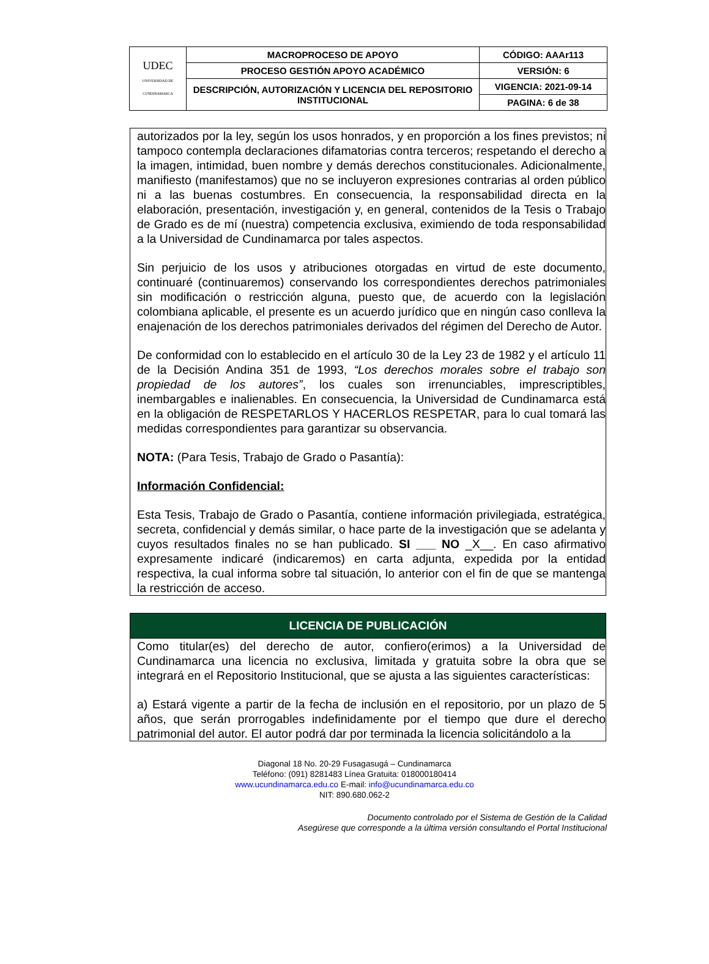| UDEC UNIVERSIDAD DE CUNDINAMARCA | MACROPROCESO DE APOYO | CÓDIGO: AAAr113 |
| | PROCESO GESTIÓN APOYO ACADÉMICO | VERSIÓN: 6 |
| | DESCRIPCIÓN, AUTORIZACIÓN Y LICENCIA DEL REPOSITORIO INSTITUCIONAL | VIGENCIA: 2021-09-14 |
| | | PAGINA: 6 de 38 |
autorizados por la ley, según los usos honrados, y en proporción a los fines previstos; ni tampoco contempla declaraciones difamatorias contra terceros; respetando el derecho a la imagen, intimidad, buen nombre y demás derechos constitucionales. Adicionalmente, manifiesto (manifestamos) que no se incluyeron expresiones contrarias al orden público ni a las buenas costumbres. En consecuencia, la responsabilidad directa en la elaboración, presentación, investigación y, en general, contenidos de la Tesis o Trabajo de Grado es de mí (nuestra) competencia exclusiva, eximiendo de toda responsabilidad a la Universidad de Cundinamarca por tales aspectos.
Sin perjuicio de los usos y atribuciones otorgadas en virtud de este documento, continuaré (continuaremos) conservando los correspondientes derechos patrimoniales sin modificación o restricción alguna, puesto que, de acuerdo con la legislación colombiana aplicable, el presente es un acuerdo jurídico que en ningún caso conlleva la enajenación de los derechos patrimoniales derivados del régimen del Derecho de Autor.
De conformidad con lo establecido en el artículo 30 de la Ley 23 de 1982 y el artículo 11 de la Decisión Andina 351 de 1993, “Los derechos morales sobre el trabajo son propiedad de los autores”, los cuales son irrenunciables, imprescriptibles, inembargables e inalienables. En consecuencia, la Universidad de Cundinamarca está en la obligación de RESPETARLOS Y HACERLOS RESPETAR, para lo cual tomará las medidas correspondientes para garantizar su observancia.
NOTA: (Para Tesis, Trabajo de Grado o Pasantía):
Información Confidencial:
Esta Tesis, Trabajo de Grado o Pasantía, contiene información privilegiada, estratégica, secreta, confidencial y demás similar, o hace parte de la investigación que se adelanta y cuyos resultados finales no se han publicado. SI ___ NO _X__. En caso afirmativo expresamente indicaré (indicaremos) en carta adjunta, expedida por la entidad respectiva, la cual informa sobre tal situación, lo anterior con el fin de que se mantenga la restricción de acceso.
LICENCIA DE PUBLICACIÓN
Como titular(es) del derecho de autor, confiero(erimos) a la Universidad de Cundinamarca una licencia no exclusiva, limitada y gratuita sobre la obra que se integrará en el Repositorio Institucional, que se ajusta a las siguientes características:
a) Estará vigente a partir de la fecha de inclusión en el repositorio, por un plazo de 5 años, que serán prorrogables indefinidamente por el tiempo que dure el derecho patrimonial del autor. El autor podrá dar por terminada la licencia solicitándolo a la
Diagonal 18 No. 20-29 Fusagasugá – Cundinamarca
Teléfono: (091) 8281483 Línea Gratuita: 018000180414
www.ucundinamarca.edu.co E-mail: info@ucundinamarca.edu.co
NIT: 890.680.062-2
Documento controlado por el Sistema de Gestión de la Calidad
Asegúrese que corresponde a la última versión consultando el Portal Institucional